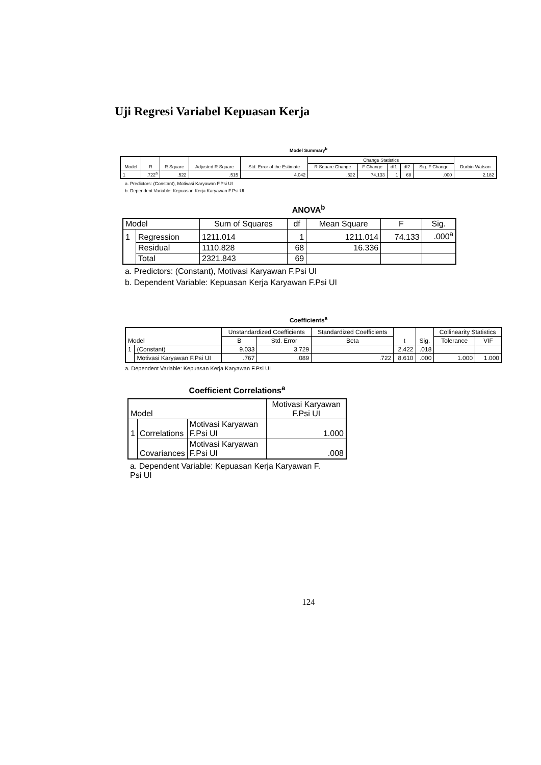Uji Regresi Variabel Kepuasan Kerja
Model Summary<sup>b</sup>
| Model | R | R Square | Adjusted R Square | Std. Error of the Estimate | Change Statistics | | | | | Durbin-Watson |
| --- | --- | --- | --- | --- | --- | --- | --- | --- | --- | --- |
| | | | | | R Square Change | F Change | df1 | df2 | Sig. F Change | |
| 1 | .722<sup>a</sup> | .522 | .515 | 4.042 | .522 | 74.133 | 1 | 68 | .000 | 2.182 |
a. Predictors: (Constant), Motivasi Karyawan F.Psi UI
b. Dependent Variable: Kepuasan Kerja Karyawan F.Psi UI
ANOVA<sup>b</sup>
| Model | | Sum of Squares | df | Mean Square | F | Sig. |
| --- | --- | --- | --- | --- | --- | --- |
| 1 | Regression | 1211.014 | 1 | 1211.014 | 74.133 | .000<sup>a</sup> |
| | Residual | 1110.828 | 68 | 16.336 | | |
| | Total | 2321.843 | 69 | | | |
a. Predictors: (Constant), Motivasi Karyawan F.Psi UI
b. Dependent Variable: Kepuasan Kerja Karyawan F.Psi UI
Coefficients<sup>a</sup>
| Model | | Unstandardized Coefficients | | Standardized Coefficients | t | Sig. | Collinearity Statistics | |
| --- | --- | --- | --- | --- | --- | --- | --- | --- |
| | | B | Std. Error | Beta | | | Tolerance | VIF |
| 1 | (Constant) | 9.033 | 3.729 | | 2.422 | .018 | | |
| | Motivasi Karyawan F.Psi UI | .767 | .089 | .722 | 8.610 | .000 | 1.000 | 1.000 |
a. Dependent Variable: Kepuasan Kerja Karyawan F.Psi UI
Coefficient Correlations<sup>a</sup>
| Model | | | Motivasi Karyawan F.Psi UI |
| --- | --- | --- | --- |
| 1 | Correlations | Motivasi Karyawan F.Psi UI | 1.000 |
| | Covariances | Motivasi Karyawan F.Psi UI | .008 |
a. Dependent Variable: Kepuasan Kerja Karyawan F. Psi UI
124